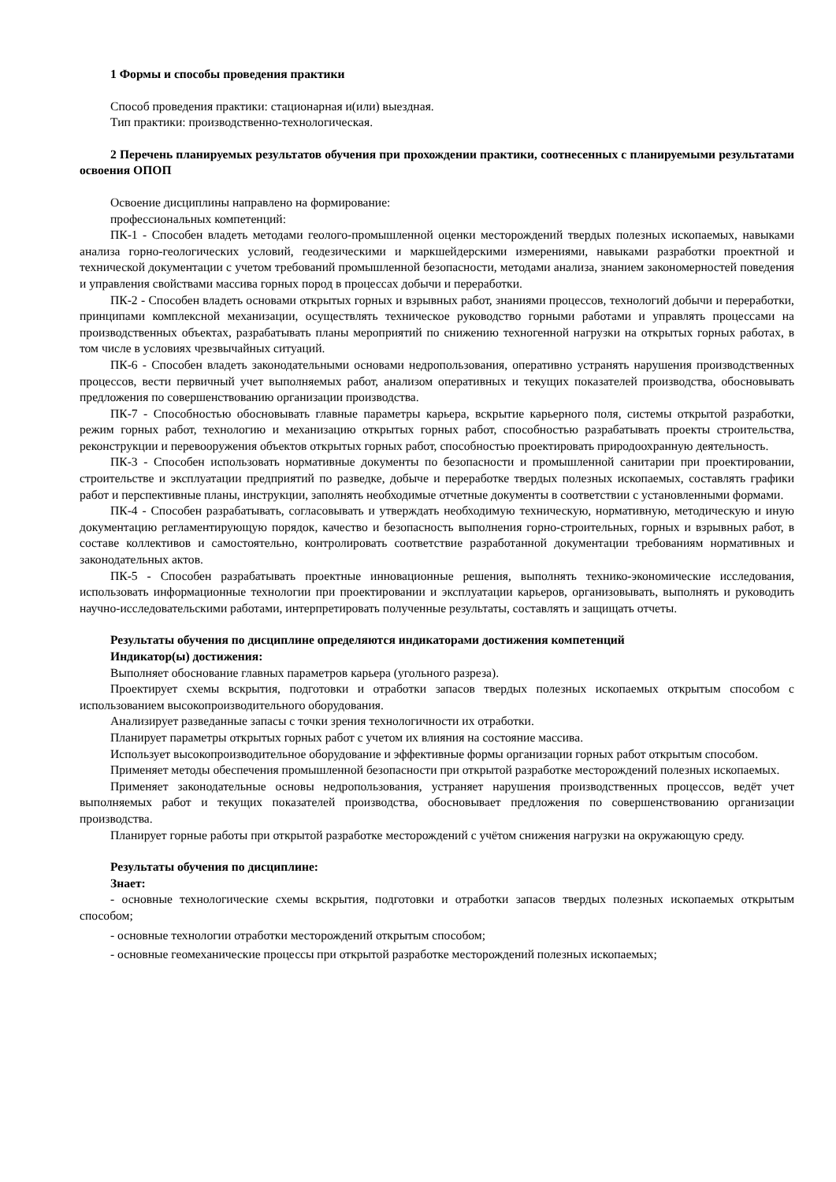1 Формы и способы проведения практики
Способ проведения практики: стационарная и(или) выездная.
Тип практики: производственно-технологическая.
2 Перечень планируемых результатов обучения при прохождении практики, соотнесенных с планируемыми результатами освоения ОПОП
Освоение дисциплины направлено на формирование:
профессиональных компетенций:
ПК-1 - Способен владеть методами геолого-промышленной оценки месторождений твердых полезных ископаемых, навыками анализа горно-геологических условий, геодезическими и маркшейдерскими измерениями, навыками разработки проектной и технической документации с учетом требований промышленной безопасности, методами анализа, знанием закономерностей поведения и управления свойствами массива горных пород в процессах добычи и переработки.
ПК-2 - Способен владеть основами открытых горных и взрывных работ, знаниями процессов, технологий добычи и переработки, принципами комплексной механизации, осуществлять техническое руководство горными работами и управлять процессами на производственных объектах, разрабатывать планы мероприятий по снижению техногенной нагрузки на открытых горных работах, в том числе в условиях чрезвычайных ситуаций.
ПК-6 - Способен владеть законодательными основами недропользования, оперативно устранять нарушения производственных процессов, вести первичный учет выполняемых работ, анализом оперативных и текущих показателей производства, обосновывать предложения по совершенствованию организации производства.
ПК-7 - Способностью обосновывать главные параметры карьера, вскрытие карьерного поля, системы открытой разработки, режим горных работ, технологию и механизацию открытых горных работ, способностью разрабатывать проекты строительства, реконструкции и перевооружения объектов открытых горных работ, способностью проектировать природоохранную деятельность.
ПК-3 - Способен использовать нормативные документы по безопасности и промышленной санитарии при проектировании, строительстве и эксплуатации предприятий по разведке, добыче и переработке твердых полезных ископаемых, составлять графики работ и перспективные планы, инструкции, заполнять необходимые отчетные документы в соответствии с установленными формами.
ПК-4 - Способен разрабатывать, согласовывать и утверждать необходимую техническую, нормативную, методическую и иную документацию регламентирующую порядок, качество и безопасность выполнения горно-строительных, горных и взрывных работ, в составе коллективов и самостоятельно, контролировать соответствие разработанной документации требованиям нормативных и законодательных актов.
ПК-5 - Способен разрабатывать проектные инновационные решения, выполнять технико-экономические исследования, использовать информационные технологии при проектировании и эксплуатации карьеров, организовывать, выполнять и руководить научно-исследовательскими работами, интерпретировать полученные результаты, составлять и защищать отчеты.
Результаты обучения по дисциплине определяются индикаторами достижения компетенций
Индикатор(ы) достижения:
Выполняет обоснование главных параметров карьера (угольного разреза).
Проектирует схемы вскрытия, подготовки и отработки запасов твердых полезных ископаемых открытым способом с использованием высокопроизводительного оборудования.
Анализирует разведанные запасы с точки зрения технологичности их отработки.
Планирует параметры открытых горных работ с учетом их влияния на состояние массива.
Использует высокопроизводительное оборудование и эффективные формы организации горных работ открытым способом.
Применяет методы обеспечения промышленной безопасности при открытой разработке месторождений полезных ископаемых.
Применяет законодательные основы недропользования, устраняет нарушения производственных процессов, ведёт учет выполняемых работ и текущих показателей производства, обосновывает предложения по совершенствованию организации производства.
Планирует горные работы при открытой разработке месторождений с учётом снижения нагрузки на окружающую среду.
Результаты обучения по дисциплине:
Знает:
- основные технологические схемы вскрытия, подготовки и отработки запасов твердых полезных ископаемых открытым способом;
- основные технологии отработки месторождений открытым способом;
- основные геомеханические процессы при открытой разработке месторождений полезных ископаемых;